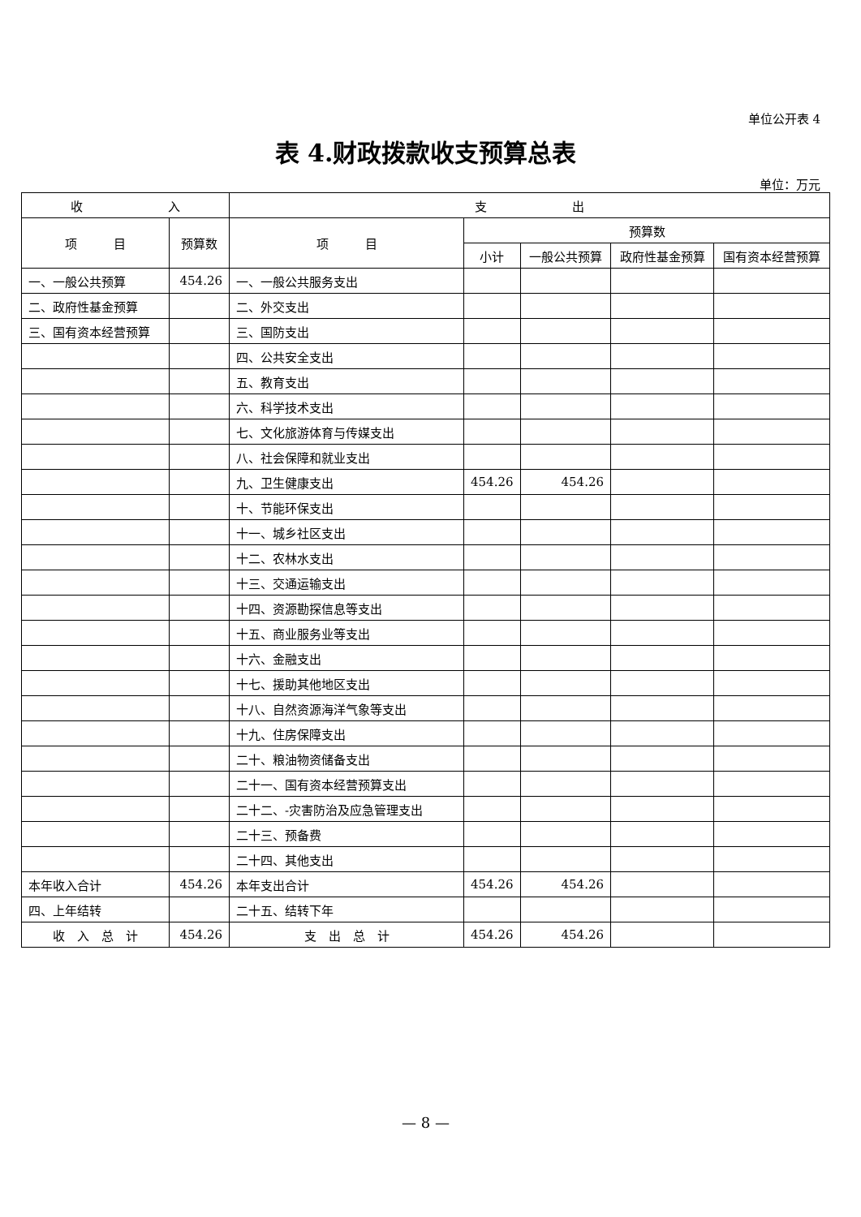单位公开表 4
表 4.财政拨款收支预算总表
单位：万元
| 收 入 | | 支 出 | | | | |
| --- | --- | --- | --- | --- | --- | --- |
| 项 目 | 预算数 | 项 目 | 预算数 | | | |
| | | | 小计 | 一般公共预算 | 政府性基金预算 | 国有资本经营预算 |
| 一、一般公共预算 | 454.26 | 一、一般公共服务支出 | | | | |
| 二、政府性基金预算 | | 二、外交支出 | | | | |
| 三、国有资本经营预算 | | 三、国防支出 | | | | |
| | | 四、公共安全支出 | | | | |
| | | 五、教育支出 | | | | |
| | | 六、科学技术支出 | | | | |
| | | 七、文化旅游体育与传媒支出 | | | | |
| | | 八、社会保障和就业支出 | | | | |
| | | 九、卫生健康支出 | 454.26 | 454.26 | | |
| | | 十、节能环保支出 | | | | |
| | | 十一、城乡社区支出 | | | | |
| | | 十二、农林水支出 | | | | |
| | | 十三、交通运输支出 | | | | |
| | | 十四、资源勘探信息等支出 | | | | |
| | | 十五、商业服务业等支出 | | | | |
| | | 十六、金融支出 | | | | |
| | | 十七、援助其他地区支出 | | | | |
| | | 十八、自然资源海洋气象等支出 | | | | |
| | | 十九、住房保障支出 | | | | |
| | | 二十、粮油物资储备支出 | | | | |
| | | 二十一、国有资本经营预算支出 | | | | |
| | | 二十二、-灾害防治及应急管理支出 | | | | |
| | | 二十三、预备费 | | | | |
| | | 二十四、其他支出 | | | | |
| 本年收入合计 | 454.26 | 本年支出合计 | 454.26 | 454.26 | | |
| 四、上年结转 | | 二十五、结转下年 | | | | |
| 收 入 总 计 | 454.26 | 支 出 总 计 | 454.26 | 454.26 | | |
— 8 —